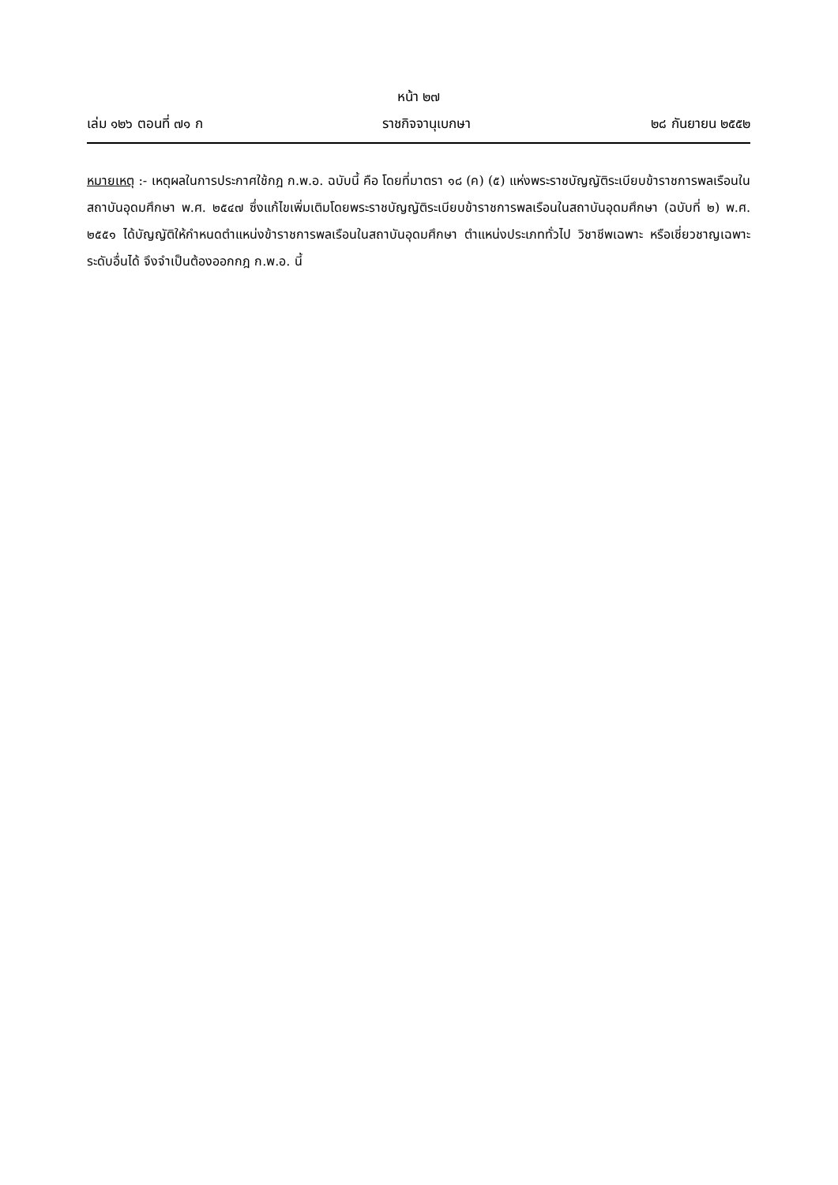หน้า ๒๗
เล่ม ๑๒๖ ตอนที่ ๗๑ ก ราชกิจจานุเบกษา ๒๘ กันยายน ๒๕๕๒
หมายเหตุ :- เหตุผลในการประกาศใช้กฎ ก.พ.อ. ฉบับนี้ คือ โดยที่มาตรา ๑๘ (ค) (๕) แห่งพระราชบัญญัติระเบียบข้าราชการพลเรือนในสถาบันอุดมศึกษา พ.ศ. ๒๕๔๗ ซึ่งแก้ไขเพิ่มเติมโดยพระราชบัญญัติระเบียบข้าราชการพลเรือนในสถาบันอุดมศึกษา (ฉบับที่ ๒) พ.ศ. ๒๕๕๑ ได้บัญญัติให้กำหนดตำแหน่งข้าราชการพลเรือนในสถาบันอุดมศึกษา ตำแหน่งประเภททั่วไป วิชาชีพเฉพาะ หรือเชี่ยวชาญเฉพาะ ระดับอื่นได้ จึงจำเป็นต้องออกกฎ ก.พ.อ. นี้